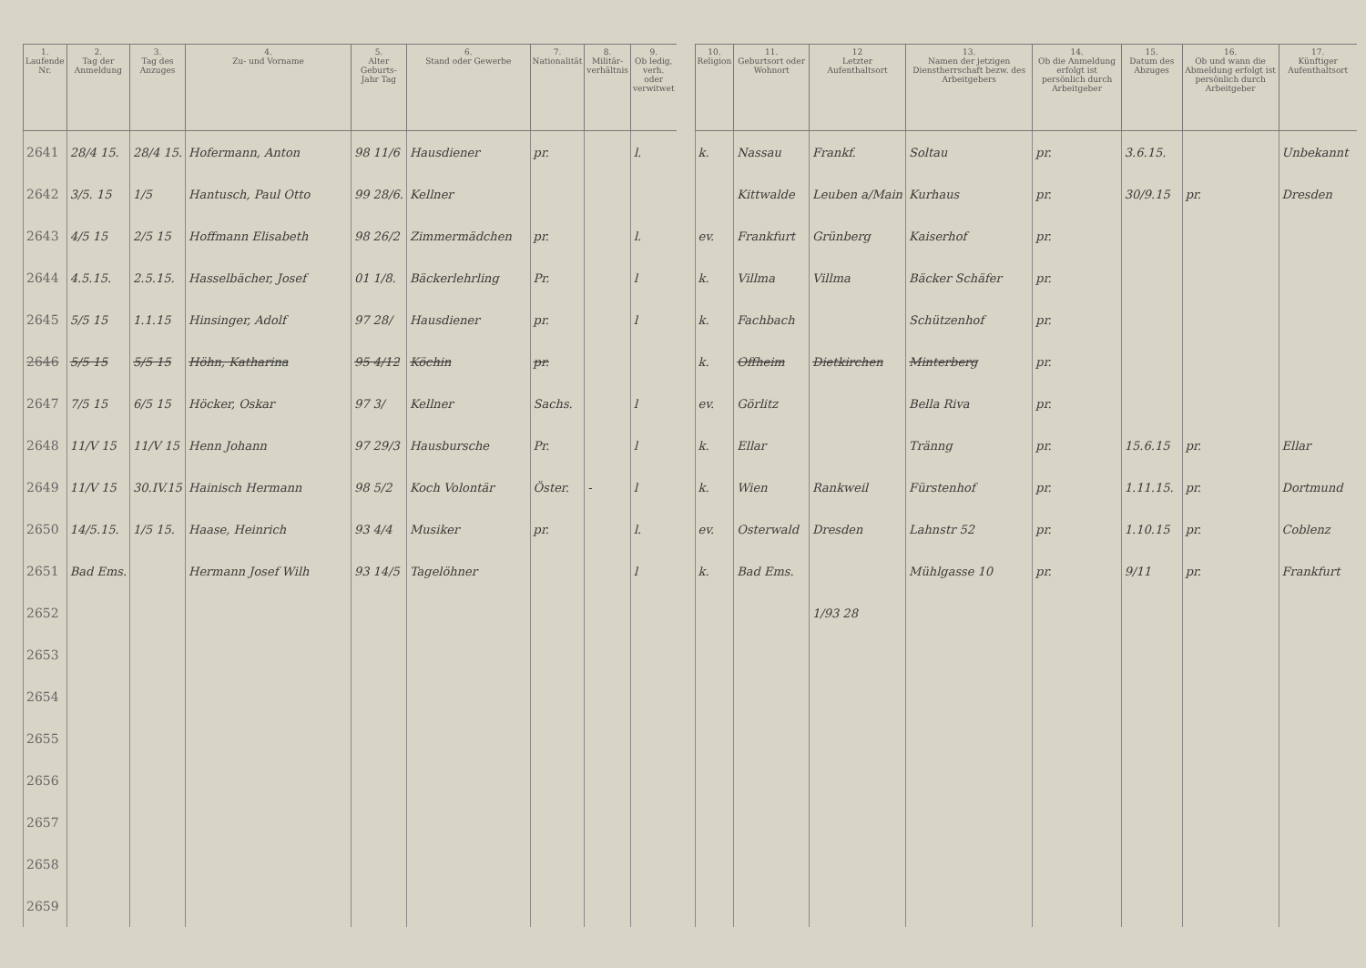| 1. Laufende Nr. | 2. Tag der Anmeldung | 3. Tag des Anzuges | 4. Zu- und Vorname | 5. Alter Geburts- Jahr Tag | 6. Stand oder Gewerbe | 7. Nationalität | 8. Militär-verhältnis | 9. Ob ledig, verh. oder verwitwet |
| --- | --- | --- | --- | --- | --- | --- | --- | --- |
| 2641 | 28/4 15. | 28/4 15. | Hofermann, Anton | 98 11/6 | Hausdiener | pr. | | l. |
| 2642 | 3/5. 15 | 1/5 | Hantusch, Paul Otto | 99 28/6. | Kellner | | | |
| 2643 | 4/5 15 | 2/5 15 | Hoffmann Elisabeth | 98 26/2 | Zimmermädchen | pr. | | l. |
| 2644 | 4.5.15. | 2.5.15. | Hasselbächer, Josef | 01 1/8. | Bäckerlehrling | Pr. | | l |
| 2645 | 5/5 15 | 1.1.15 | Hinsinger, Adolf | 97 28/ | Hausdiener | pr. | | l |
| 2646 | 5/5 15 | 5/5 15 | Höhn, Katharina | 95 4/12 | Köchin | pr. | | |
| 2647 | 7/5 15 | 6/5 15 | Höcker, Oskar | 97 3/ | Kellner | Sachs. | | l |
| 2648 | 11/V 15 | 11/V 15 | Henn Johann | 97 29/3 | Hausbursche | Pr. | | l |
| 2649 | 11/V 15 | 30.IV.15 | Hainisch Hermann | 98 5/2 | Koch Volontär | Öster. | - | l |
| 2650 | 14/5.15. | 1/5 15. | Haase, Heinrich | 93 4/4 | Musiker | pr. | | l. |
| 2651 | Bad Ems. | | Hermann Josef Wilh | 93 14/5 | Tagelöhner | | | l |
| 2652 | | | | | | | | |
| 2653 | | | | | | | | |
| 2654 | | | | | | | | |
| 2655 | | | | | | | | |
| 2656 | | | | | | | | |
| 2657 | | | | | | | | |
| 2658 | | | | | | | | |
| 2659 | | | | | | | | |
| 10. Religion | 11. Geburtsort oder Wohnort | 12 Letzter Aufenthaltsort | 13. Namen der jetzigen Dienstherrschaft bezw. des Arbeitgebers | 14. Ob die Anmeldung erfolgt ist persönlich durch Arbeitgeber | 15. Datum des Abzuges | 16. Ob und wann die Abmeldung erfolgt ist persönlich durch Arbeitgeber | 17. Künftiger Aufenthaltsort |
| --- | --- | --- | --- | --- | --- | --- | --- |
| k. | Nassau | Frankf. | Soltau | pr. | 3.6.15. | | Unbekannt |
| | Kittwalde | Leuben a/Main | Kurhaus | pr. | 30/9.15 | pr. | Dresden |
| ev. | Frankfurt | Grünberg | Kaiserhof | pr. | | | |
| k. | Villma | Villma | Bäcker Schäfer | pr. | | | |
| k. | Fachbach | | Schützenhof | pr. | | | |
| k. | Offheim | Dietkirchen | Minterberg | pr. | | | |
| ev. | Görlitz | | Bella Riva | pr. | | | |
| k. | Ellar | | Tränng | pr. | 15.6.15 | pr. | Ellar |
| k. | Wien | Rankweil | Fürstenhof | pr. | 1.11.15. | pr. | Dortmund |
| ev. | Osterwald | Dresden | Lahnstr 52 | pr. | 1.10.15 | pr. | Coblenz |
| k. | Bad Ems. | | Mühlgasse 10 | pr. | 9/11 | pr. | Frankfurt |
| | | 1/93 28 | | | | | |